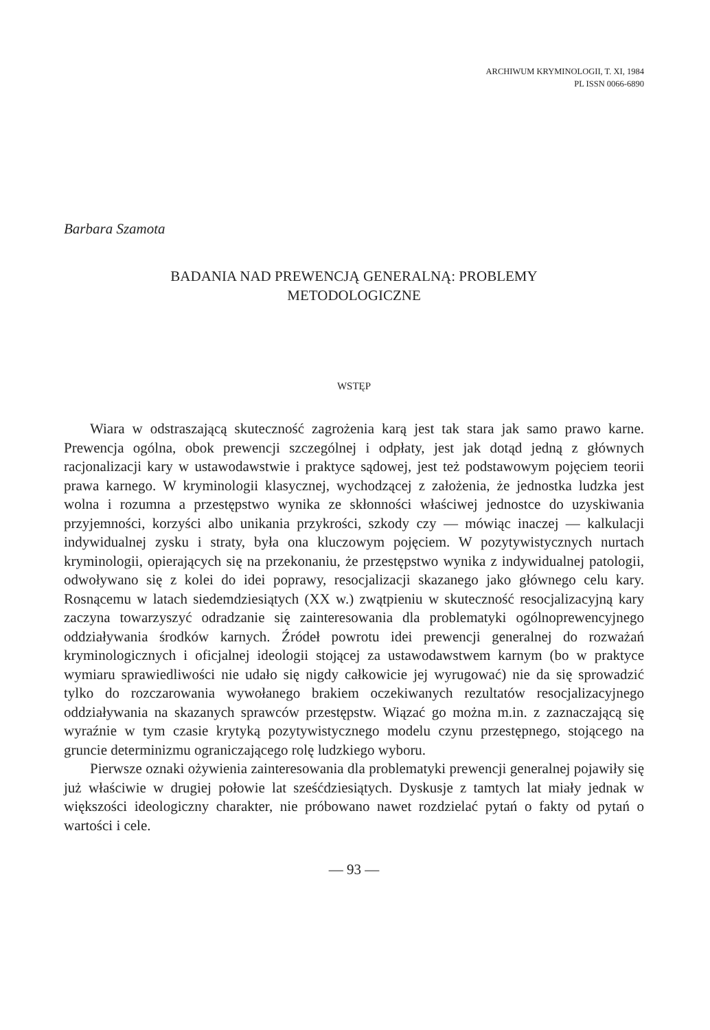ARCHIWUM KRYMINOLOGII, T. XI, 1984
PL ISSN 0066-6890
Barbara Szamota
BADANIA NAD PREWENCJĄ GENERALNĄ: PROBLEMY
METODOLOGICZNE
WSTĘP
Wiara w odstraszającą skuteczność zagrożenia karą jest tak stara jak samo prawo karne. Prewencja ogólna, obok prewencji szczególnej i odpłaty, jest jak dotąd jedną z głównych racjonalizacji kary w ustawodawstwie i praktyce sądowej, jest też podstawowym pojęciem teorii prawa karnego. W kryminologii klasycznej, wychodzącej z założenia, że jednostka ludzka jest wolna i rozumna a przestępstwo wynika ze skłonności właściwej jednostce do uzyskiwania przyjemności, korzyści albo unikania przykrości, szkody czy — mówiąc inaczej — kalkulacji indywidualnej zysku i straty, była ona kluczowym pojęciem. W pozytywistycznych nurtach kryminologii, opierających się na przekonaniu, że przestępstwo wynika z indywidualnej patologii, odwoływano się z kolei do idei poprawy, resocjalizacji skazanego jako głównego celu kary. Rosnącemu w latach siedemdziesiątych (XX w.) zwątpieniu w skuteczność resocjalizacyjną kary zaczyna towarzyszyć odradzanie się zainteresowania dla problematyki ogólnoprewencyjnego oddziaływania środków karnych. Źródeł powrotu idei prewencji generalnej do rozważań kryminologicznych i oficjalnej ideologii stojącej za ustawodawstwem karnym (bo w praktyce wymiaru sprawiedliwości nie udało się nigdy całkowicie jej wyrugować) nie da się sprowadzić tylko do rozczarowania wywołanego brakiem oczekiwanych rezultatów resocjalizacyjnego oddziaływania na skazanych sprawców przestępstw. Wiązać go można m.in. z zaznaczającą się wyraźnie w tym czasie krytyką pozytywistycznego modelu czynu przestępnego, stojącego na gruncie determinizmu ograniczającego rolę ludzkiego wyboru.
Pierwsze oznaki ożywienia zainteresowania dla problematyki prewencji generalnej pojawiły się już właściwie w drugiej połowie lat sześćdziesiątych. Dyskusje z tamtych lat miały jednak w większości ideologiczny charakter, nie próbowano nawet rozdzielać pytań o fakty od pytań o wartości i cele.
— 93 —